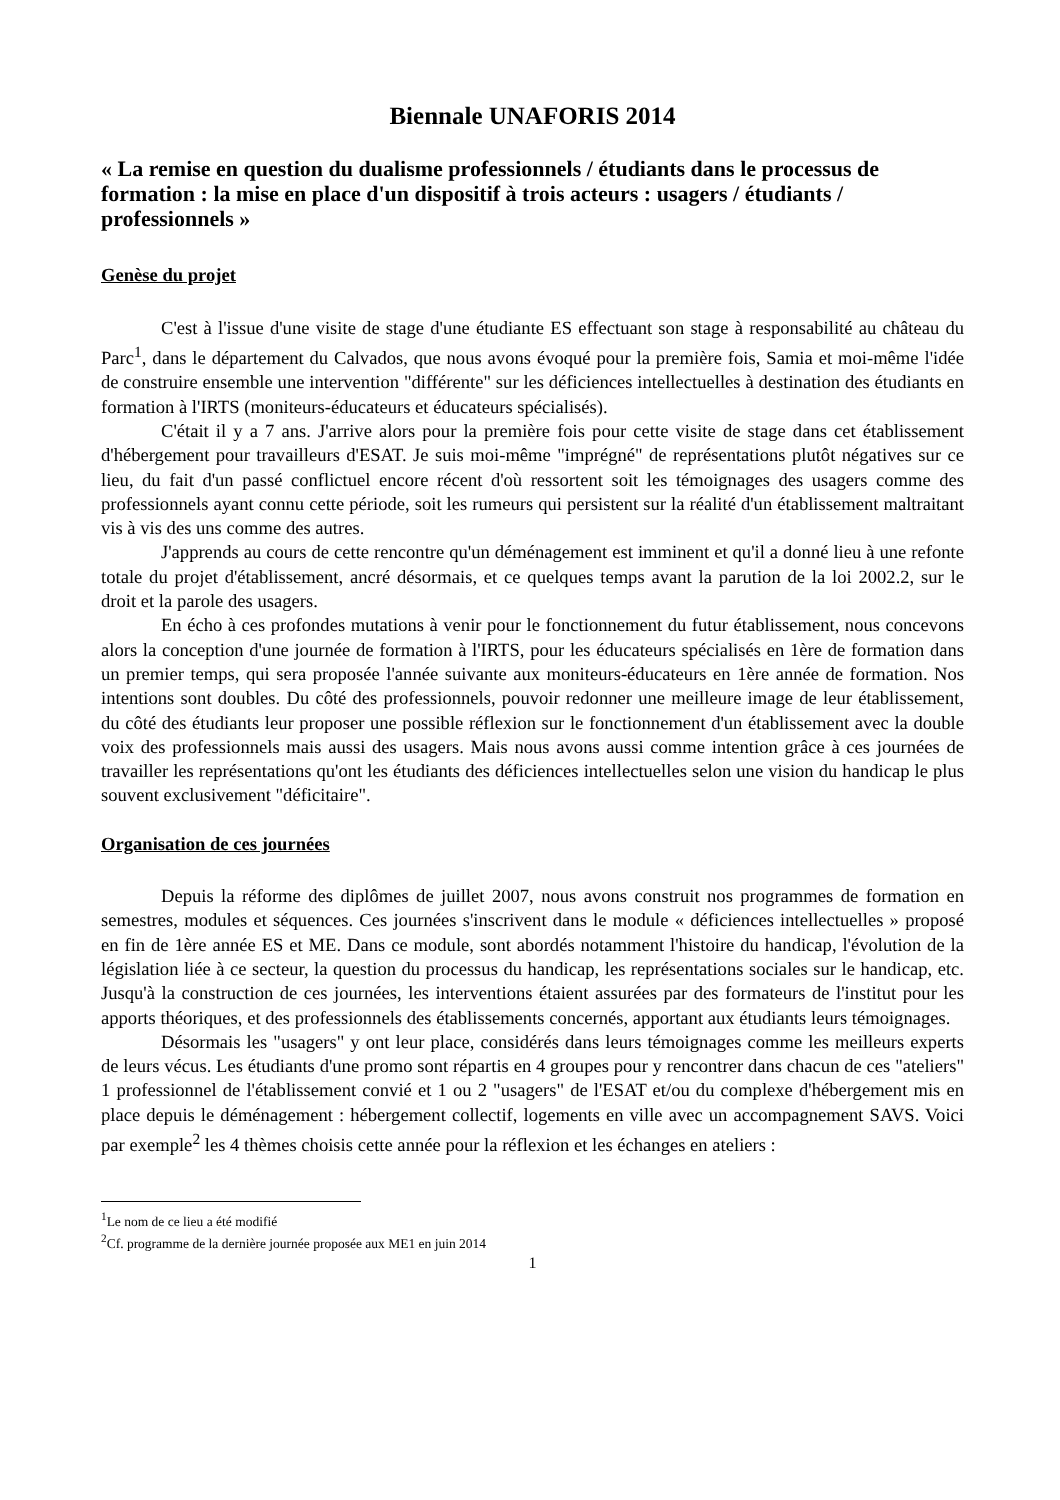Biennale UNAFORIS 2014
« La remise en question du dualisme professionnels / étudiants dans le processus de formation : la mise en place d'un dispositif à trois acteurs : usagers / étudiants / professionnels »
Genèse du projet
C'est à l'issue d'une visite de stage d'une étudiante ES effectuant son stage à responsabilité au château du Parc<sup>1</sup>, dans le département du Calvados, que nous avons évoqué pour la première fois, Samia et moi-même l'idée de construire ensemble une intervention "différente" sur les déficiences intellectuelles à destination des étudiants en formation à l'IRTS (moniteurs-éducateurs et éducateurs spécialisés).
C'était il y a 7 ans. J'arrive alors pour la première fois pour cette visite de stage dans cet établissement d'hébergement pour travailleurs d'ESAT. Je suis moi-même "imprégné" de représentations plutôt négatives sur ce lieu, du fait d'un passé conflictuel encore récent d'où ressortent soit les témoignages des usagers comme des professionnels ayant connu cette période, soit les rumeurs qui persistent sur la réalité d'un établissement maltraitant vis à vis des uns comme des autres.
J'apprends au cours de cette rencontre qu'un déménagement est imminent et qu'il a donné lieu à une refonte totale du projet d'établissement, ancré désormais, et ce quelques temps avant la parution de la loi 2002.2, sur le droit et la parole des usagers.
En écho à ces profondes mutations à venir pour le fonctionnement du futur établissement, nous concevons alors la conception d'une journée de formation à l'IRTS, pour les éducateurs spécialisés en 1ère de formation dans un premier temps, qui sera proposée l'année suivante aux moniteurs-éducateurs en 1ère année de formation. Nos intentions sont doubles. Du côté des professionnels, pouvoir redonner une meilleure image de leur établissement, du côté des étudiants leur proposer une possible réflexion sur le fonctionnement d'un établissement avec la double voix des professionnels mais aussi des usagers. Mais nous avons aussi comme intention grâce à ces journées de travailler les représentations qu'ont les étudiants des déficiences intellectuelles selon une vision du handicap le plus souvent exclusivement "déficitaire".
Organisation de ces journées
Depuis la réforme des diplômes de juillet 2007, nous avons construit nos programmes de formation en semestres, modules et séquences. Ces journées s'inscrivent dans le module « déficiences intellectuelles » proposé en fin de 1ère année ES et ME. Dans ce module, sont abordés notamment l'histoire du handicap, l'évolution de la législation liée à ce secteur, la question du processus du handicap, les représentations sociales sur le handicap, etc. Jusqu'à la construction de ces journées, les interventions étaient assurées par des formateurs de l'institut pour les apports théoriques, et des professionnels des établissements concernés, apportant aux étudiants leurs témoignages.
Désormais les "usagers" y ont leur place, considérés dans leurs témoignages comme les meilleurs experts de leurs vécus. Les étudiants d'une promo sont répartis en 4 groupes pour y rencontrer dans chacun de ces "ateliers" 1 professionnel de l'établissement convié et 1 ou 2 "usagers" de l'ESAT et/ou du complexe d'hébergement mis en place depuis le déménagement : hébergement collectif, logements en ville avec un accompagnement SAVS. Voici par exemple<sup>2</sup> les 4 thèmes choisis cette année pour la réflexion et les échanges en ateliers :
<sup>1</sup> Le nom de ce lieu a été modifié
<sup>2</sup> Cf. programme de la dernière journée proposée aux ME1 en juin 2014
1